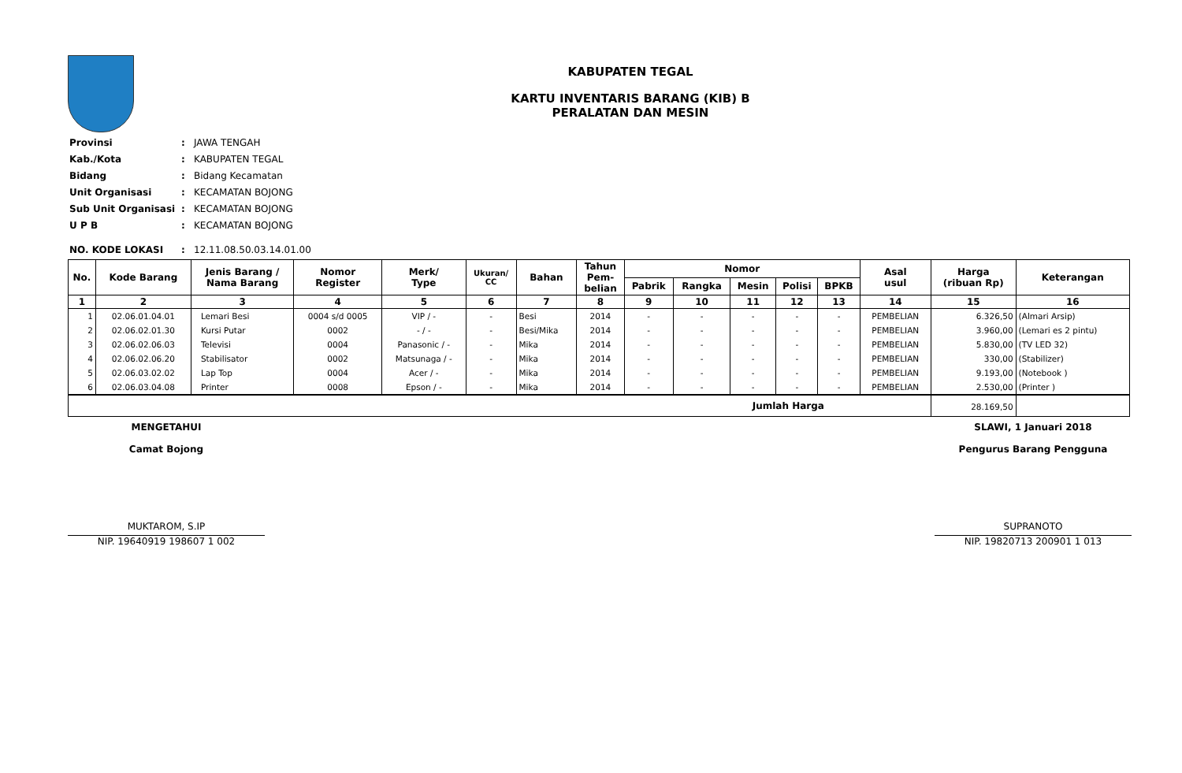KABUPATEN TEGAL
KARTU INVENTARIS BARANG (KIB) B
PERALATAN DAN MESIN
| Provinsi | : | JAWA TENGAH |
| Kab./Kota | : | KABUPATEN TEGAL |
| Bidang | : | Bidang Kecamatan |
| Unit Organisasi | : | KECAMATAN BOJONG |
| Sub Unit Organisasi | : | KECAMATAN BOJONG |
| U P B | : | KECAMATAN BOJONG |
| NO. KODE LOKASI | : | 12.11.08.50.03.14.01.00 |
| No. | Kode Barang | Jenis Barang / Nama Barang | Nomor Register | Merk/ Type | Ukuran/ CC | Bahan | Tahun Pem- belian | Nomor | | | | | Asal usul | Harga (ribuan Rp) | Keterangan |
| --- | --- | --- | --- | --- | --- | --- | --- | --- | --- | --- | --- | --- | --- | --- | --- |
| | | | | | | | | Pabrik | Rangka | Mesin | Polisi | BPKB | | | |
| 1 | 2 | 3 | 4 | 5 | 6 | 7 | 8 | 9 | 10 | 11 | 12 | 13 | 14 | 15 | 16 |
| 1 | 02.06.01.04.01 | Lemari Besi | 0004 s/d 0005 | VIP / - | - | Besi | 2014 | - | - | - | - | - | PEMBELIAN | 6.326,50 | (Almari Arsip) |
| 2 | 02.06.02.01.30 | Kursi Putar | 0002 | - / - | - | Besi/Mika | 2014 | - | - | - | - | - | PEMBELIAN | 3.960,00 | (Lemari es 2 pintu) |
| 3 | 02.06.02.06.03 | Televisi | 0004 | Panasonic / - | - | Mika | 2014 | - | - | - | - | - | PEMBELIAN | 5.830,00 | (TV LED 32) |
| 4 | 02.06.02.06.20 | Stabilisator | 0002 | Matsunaga / - | - | Mika | 2014 | - | - | - | - | - | PEMBELIAN | 330,00 | (Stabilizer) |
| 5 | 02.06.03.02.02 | Lap Top | 0004 | Acer / - | - | Mika | 2014 | - | - | - | - | - | PEMBELIAN | 9.193,00 | (Notebook ) |
| 6 | 02.06.03.04.08 | Printer | 0008 | Epson / - | - | Mika | 2014 | - | - | - | - | - | PEMBELIAN | 2.530,00 | (Printer ) |
| Jumlah Harga | | | | | | | | | | | | | | 28.169,50 | |
MENGETAHUI
Camat Bojong
MUKTAROM, S.IP
NIP. 19640919 198607 1 002
SLAWI, 1 Januari 2018
Pengurus Barang Pengguna
SUPRANOTO
NIP. 19820713 200901 1 013